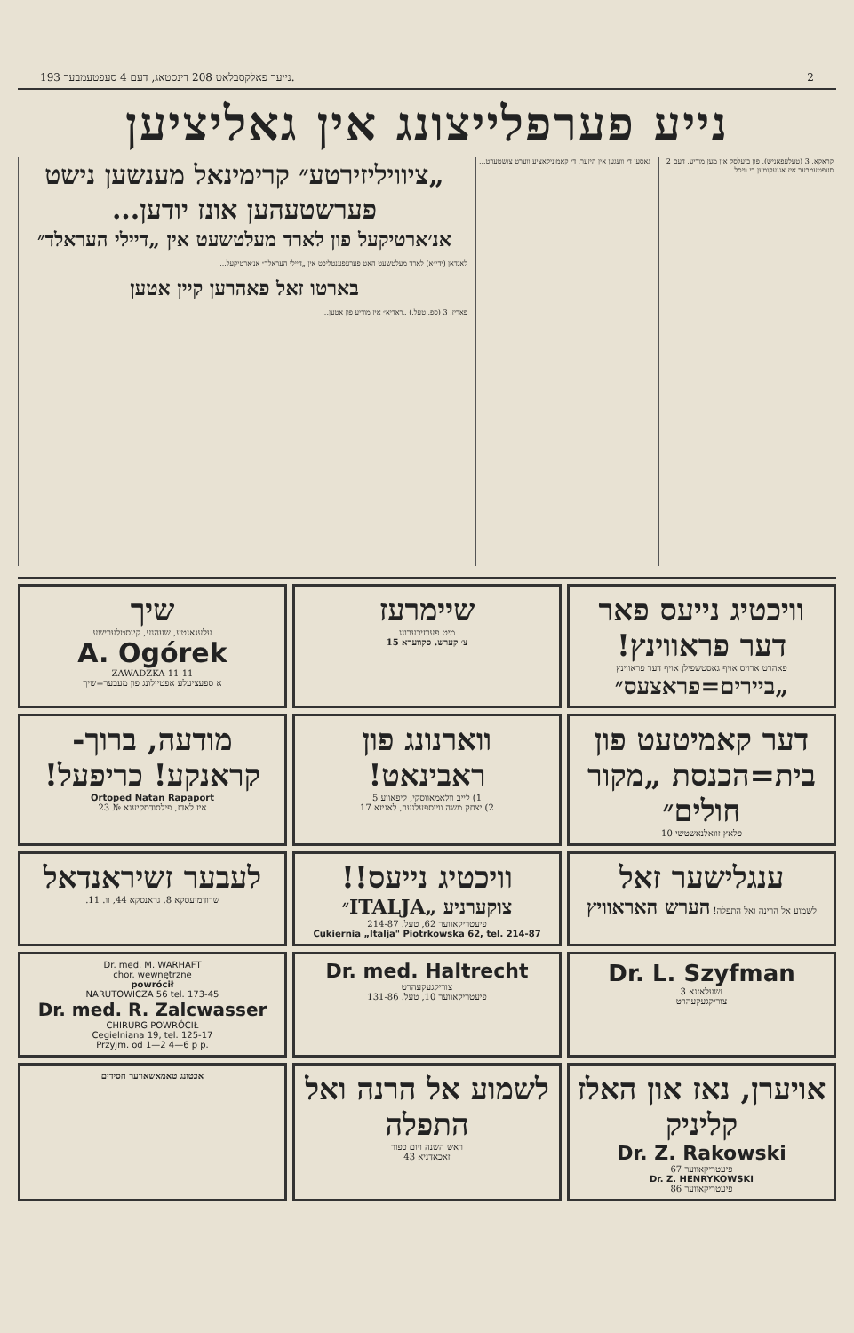2.נייער פאלקסבלאט 208 דינסטאג, דעם 4 סעפטעמבער 193
נייע פערפלייצונג אין גאליציען
קראקא, 3 (טעלעפאניש). פון ביעלסק אין מען מודיע, דעם 2 סעפטעמבער איז אנגעקומען די וויסל...
גאסען די וועגען אין היזער. די קאמוניקאציע ווערט צושטערט...
„ציוויליזירטע״ קרימינאל מענשען נישט פערשטעהען אונז יודען...
אנ׳ארטיקעל פון לארד מעלטשעט אין „דיילי העראלד״
לאנדאן (ידי״א) לארד מעלטשעט האט פערעפענטליכט אין „דיילי העראלד״ אנ׳ארטיקעל...
בארטו זאל פאהרען קיין אטען
פאריז, 3 (ספ. טעל.) „ראדיא״ איז מודיע פון אטען...
וויכטיג נייעס פאר דער פראווינץ!
פאהרט ארויס אויף גאסטשפילן אויף דער פראווינץ
„ביירים=פראצעס״
שיימרעז
מיט פערזיכערונג
צ׳ קערש. סקווערא 15
שיך
עלעגאנטע, שעהנע, קינסטלערישע
A. Ogórek
11 ZAWADZKA 11
א ספעציעלע אפטיילונג פון מעבער=שיך
דער קאמיטעט פון בית=הכנסת „מקור חולים״
פלאץ זוואלנאשטשי 10
ווארנונג פון ראבינאט!
1) לייב וולאמאווסקי, ליפאווע 5
2) יצחק משה ווייספעלנער, לאגיזא 17
מודעה, ברוך-קראנקע! כריפעל!
Ortoped Natan Rapaport
איז לאדז, פילסודסקיעגא № 23
ענגלישער זאל
לשמוע אל הרינה ואל התפלה! הערש האראוויץ
וויכטיג נייעס!!
צוקערניע „ITALJA״
פיעטריקאווער 62, טעל. 214-87
Cukiernia „Italja" Piotrkowska 62, tel. 214-87
לעבער זשיראנדאל
שרודמיעסקא 8. גראנסקא 44, וו. 11.
Dr. L. Szyfman
זשעלאזנא 3
צוריקגעקעהרט
Dr. med. Haltrecht
צוריקגעקעהרט
פיעטריקאווער 10, טעל. 131-86
Dr. med. M. WARHAFT
chor. wewnętrzne
powrócił
NARUTOWICZA 56 tel. 173-45
Dr. med. R. Zalcwasser
CHIRURG POWRÓCIŁ
Cegielniana 19, tel. 125-17
Przyjm. od 1—2 4—6 p p.
אויערן, נאז און האלז קליניק
Dr. Z. Rakowski
פיעטריקאווער 67
Dr. Z. HENRYKOWSKI
פיעטריקאווער 86
לשמוע אל הרנה ואל התפלה
ראש השנה ויום כפור
זאכאדניא 43
אכטונג טאמאשאווער חסידים